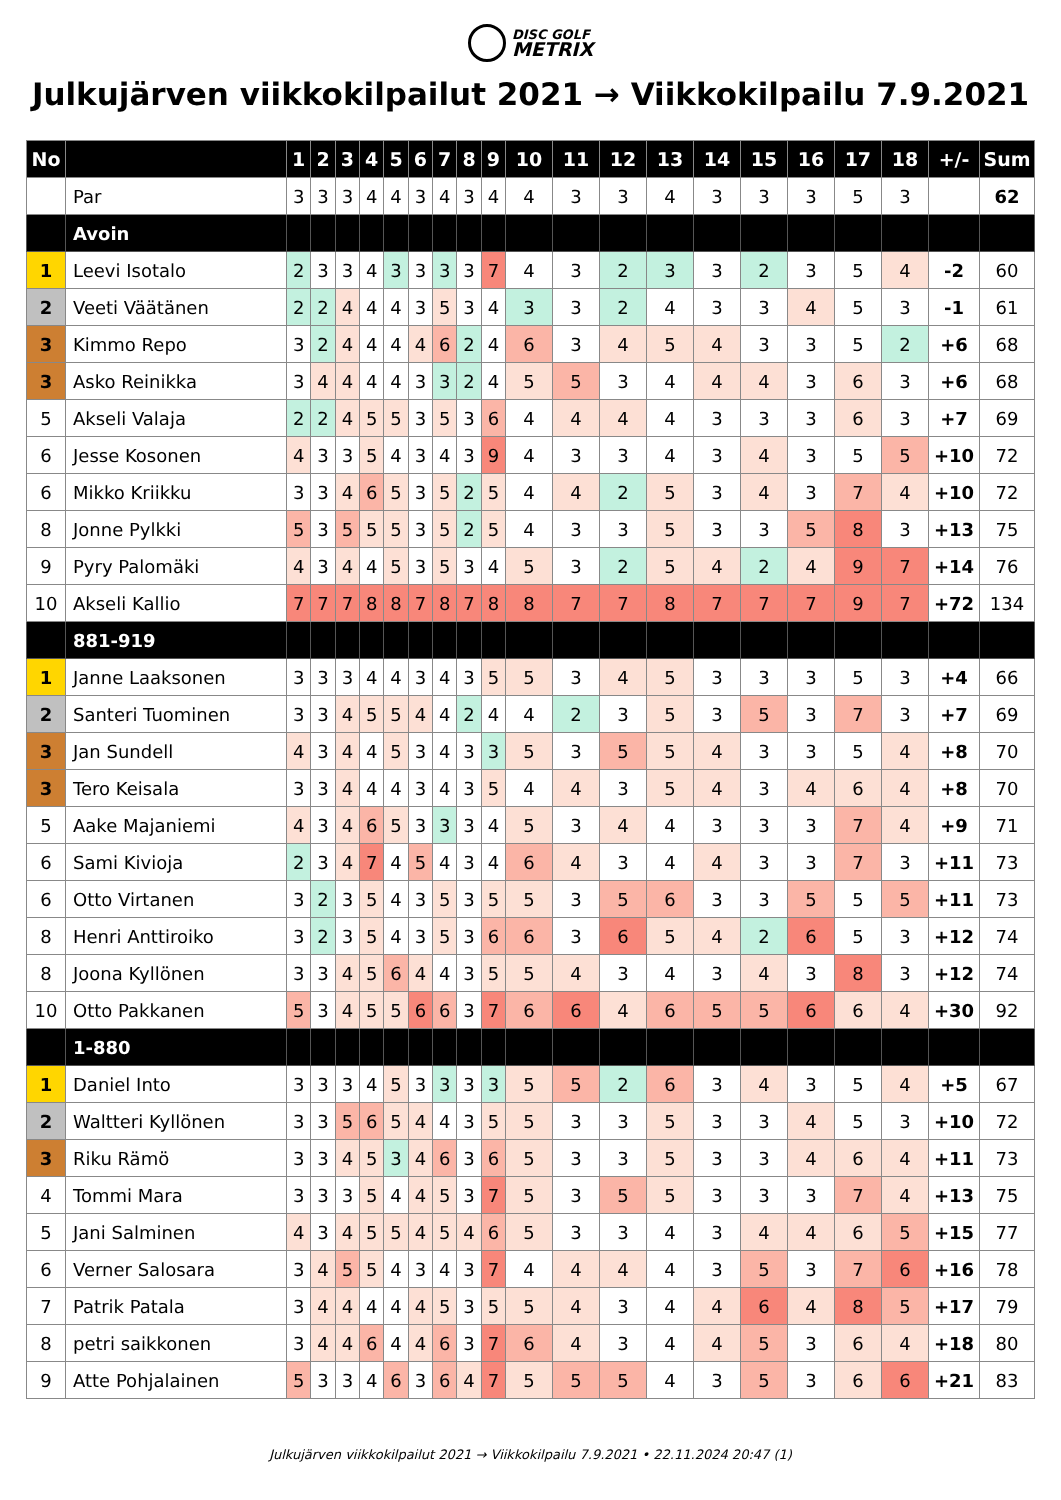DISC GOLF
METRIX
Julkujärven viikkokilpailut 2021 → Viikkokilpailu 7.9.2021
| No | | 1 | 2 | 3 | 4 | 5 | 6 | 7 | 8 | 9 | 10 | 11 | 12 | 13 | 14 | 15 | 16 | 17 | 18 | +/- | Sum |
| --- | --- | --- | --- | --- | --- | --- | --- | --- | --- | --- | --- | --- | --- | --- | --- | --- | --- | --- | --- | --- | --- |
| | Par | 3 | 3 | 3 | 4 | 4 | 3 | 4 | 3 | 4 | 4 | 3 | 3 | 4 | 3 | 3 | 3 | 5 | 3 | | 62 |
| | Avoin | | | | | | | | | | | | | | | | | | | | |
| 1 | Leevi Isotalo | 2 | 3 | 3 | 4 | 3 | 3 | 3 | 3 | 7 | 4 | 3 | 2 | 3 | 3 | 2 | 3 | 5 | 4 | -2 | 60 |
| 2 | Veeti Väätänen | 2 | 2 | 4 | 4 | 4 | 3 | 5 | 3 | 4 | 3 | 3 | 2 | 4 | 3 | 3 | 4 | 5 | 3 | -1 | 61 |
| 3 | Kimmo Repo | 3 | 2 | 4 | 4 | 4 | 4 | 6 | 2 | 4 | 6 | 3 | 4 | 5 | 4 | 3 | 3 | 5 | 2 | +6 | 68 |
| 3 | Asko Reinikka | 3 | 4 | 4 | 4 | 4 | 3 | 3 | 2 | 4 | 5 | 5 | 3 | 4 | 4 | 4 | 3 | 6 | 3 | +6 | 68 |
| 5 | Akseli Valaja | 2 | 2 | 4 | 5 | 5 | 3 | 5 | 3 | 6 | 4 | 4 | 4 | 4 | 3 | 3 | 3 | 6 | 3 | +7 | 69 |
| 6 | Jesse Kosonen | 4 | 3 | 3 | 5 | 4 | 3 | 4 | 3 | 9 | 4 | 3 | 3 | 4 | 3 | 4 | 3 | 5 | 5 | +10 | 72 |
| 6 | Mikko Kriikku | 3 | 3 | 4 | 6 | 5 | 3 | 5 | 2 | 5 | 4 | 4 | 2 | 5 | 3 | 4 | 3 | 7 | 4 | +10 | 72 |
| 8 | Jonne Pylkki | 5 | 3 | 5 | 5 | 5 | 3 | 5 | 2 | 5 | 4 | 3 | 3 | 5 | 3 | 3 | 5 | 8 | 3 | +13 | 75 |
| 9 | Pyry Palomäki | 4 | 3 | 4 | 4 | 5 | 3 | 5 | 3 | 4 | 5 | 3 | 2 | 5 | 4 | 2 | 4 | 9 | 7 | +14 | 76 |
| 10 | Akseli Kallio | 7 | 7 | 7 | 8 | 8 | 7 | 8 | 7 | 8 | 8 | 7 | 7 | 8 | 7 | 7 | 7 | 9 | 7 | +72 | 134 |
| | 881-919 | | | | | | | | | | | | | | | | | | | | |
| 1 | Janne Laaksonen | 3 | 3 | 3 | 4 | 4 | 3 | 4 | 3 | 5 | 5 | 3 | 4 | 5 | 3 | 3 | 3 | 5 | 3 | +4 | 66 |
| 2 | Santeri Tuominen | 3 | 3 | 4 | 5 | 5 | 4 | 4 | 2 | 4 | 4 | 2 | 3 | 5 | 3 | 5 | 3 | 7 | 3 | +7 | 69 |
| 3 | Jan Sundell | 4 | 3 | 4 | 4 | 5 | 3 | 4 | 3 | 3 | 5 | 3 | 5 | 5 | 4 | 3 | 3 | 5 | 4 | +8 | 70 |
| 3 | Tero Keisala | 3 | 3 | 4 | 4 | 4 | 3 | 4 | 3 | 5 | 4 | 4 | 3 | 5 | 4 | 3 | 4 | 6 | 4 | +8 | 70 |
| 5 | Aake Majaniemi | 4 | 3 | 4 | 6 | 5 | 3 | 3 | 3 | 4 | 5 | 3 | 4 | 4 | 3 | 3 | 3 | 7 | 4 | +9 | 71 |
| 6 | Sami Kivioja | 2 | 3 | 4 | 7 | 4 | 5 | 4 | 3 | 4 | 6 | 4 | 3 | 4 | 4 | 3 | 3 | 7 | 3 | +11 | 73 |
| 6 | Otto Virtanen | 3 | 2 | 3 | 5 | 4 | 3 | 5 | 3 | 5 | 5 | 3 | 5 | 6 | 3 | 3 | 5 | 5 | 5 | +11 | 73 |
| 8 | Henri Anttiroiko | 3 | 2 | 3 | 5 | 4 | 3 | 5 | 3 | 6 | 6 | 3 | 6 | 5 | 4 | 2 | 6 | 5 | 3 | +12 | 74 |
| 8 | Joona Kyllönen | 3 | 3 | 4 | 5 | 6 | 4 | 4 | 3 | 5 | 5 | 4 | 3 | 4 | 3 | 4 | 3 | 8 | 3 | +12 | 74 |
| 10 | Otto Pakkanen | 5 | 3 | 4 | 5 | 5 | 6 | 6 | 3 | 7 | 6 | 6 | 4 | 6 | 5 | 5 | 6 | 6 | 4 | +30 | 92 |
| | 1-880 | | | | | | | | | | | | | | | | | | | | |
| 1 | Daniel Into | 3 | 3 | 3 | 4 | 5 | 3 | 3 | 3 | 3 | 5 | 5 | 2 | 6 | 3 | 4 | 3 | 5 | 4 | +5 | 67 |
| 2 | Waltteri Kyllönen | 3 | 3 | 5 | 6 | 5 | 4 | 4 | 3 | 5 | 5 | 3 | 3 | 5 | 3 | 3 | 4 | 5 | 3 | +10 | 72 |
| 3 | Riku Rämö | 3 | 3 | 4 | 5 | 3 | 4 | 6 | 3 | 6 | 5 | 3 | 3 | 5 | 3 | 3 | 4 | 6 | 4 | +11 | 73 |
| 4 | Tommi Mara | 3 | 3 | 3 | 5 | 4 | 4 | 5 | 3 | 7 | 5 | 3 | 5 | 5 | 3 | 3 | 3 | 7 | 4 | +13 | 75 |
| 5 | Jani Salminen | 4 | 3 | 4 | 5 | 5 | 4 | 5 | 4 | 6 | 5 | 3 | 3 | 4 | 3 | 4 | 4 | 6 | 5 | +15 | 77 |
| 6 | Verner Salosara | 3 | 4 | 5 | 5 | 4 | 3 | 4 | 3 | 7 | 4 | 4 | 4 | 4 | 3 | 5 | 3 | 7 | 6 | +16 | 78 |
| 7 | Patrik Patala | 3 | 4 | 4 | 4 | 4 | 4 | 5 | 3 | 5 | 5 | 4 | 3 | 4 | 4 | 6 | 4 | 8 | 5 | +17 | 79 |
| 8 | petri saikkonen | 3 | 4 | 4 | 6 | 4 | 4 | 6 | 3 | 7 | 6 | 4 | 3 | 4 | 4 | 5 | 3 | 6 | 4 | +18 | 80 |
| 9 | Atte Pohjalainen | 5 | 3 | 3 | 4 | 6 | 3 | 6 | 4 | 7 | 5 | 5 | 5 | 4 | 3 | 5 | 3 | 6 | 6 | +21 | 83 |
Julkujärven viikkokilpailut 2021 → Viikkokilpailu 7.9.2021 • 22.11.2024 20:47 (1)